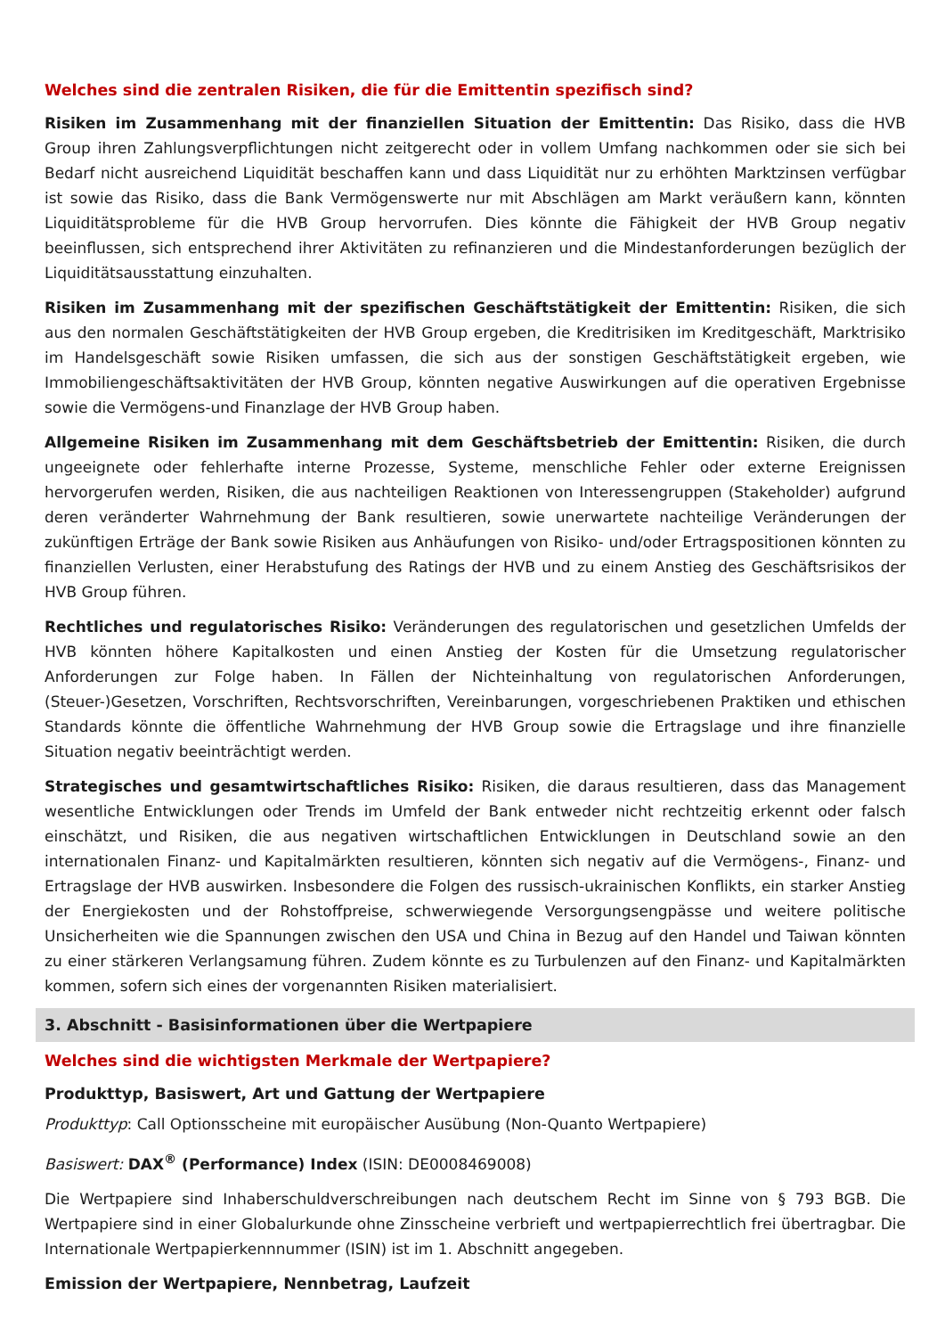Welches sind die zentralen Risiken, die für die Emittentin spezifisch sind?
Risiken im Zusammenhang mit der finanziellen Situation der Emittentin: Das Risiko, dass die HVB Group ihren Zahlungsverpflichtungen nicht zeitgerecht oder in vollem Umfang nachkommen oder sie sich bei Bedarf nicht ausreichend Liquidität beschaffen kann und dass Liquidität nur zu erhöhten Marktzinsen verfügbar ist sowie das Risiko, dass die Bank Vermögenswerte nur mit Abschlägen am Markt veräußern kann, könnten Liquiditätsprobleme für die HVB Group hervorrufen. Dies könnte die Fähigkeit der HVB Group negativ beeinflussen, sich entsprechend ihrer Aktivitäten zu refinanzieren und die Mindestanforderungen bezüglich der Liquiditätsausstattung einzuhalten.
Risiken im Zusammenhang mit der spezifischen Geschäftstätigkeit der Emittentin: Risiken, die sich aus den normalen Geschäftstätigkeiten der HVB Group ergeben, die Kreditrisiken im Kreditgeschäft, Marktrisiko im Handelsgeschäft sowie Risiken umfassen, die sich aus der sonstigen Geschäftstätigkeit ergeben, wie Immobiliengeschäftsaktivitäten der HVB Group, könnten negative Auswirkungen auf die operativen Ergebnisse sowie die Vermögens-und Finanzlage der HVB Group haben.
Allgemeine Risiken im Zusammenhang mit dem Geschäftsbetrieb der Emittentin: Risiken, die durch ungeeignete oder fehlerhafte interne Prozesse, Systeme, menschliche Fehler oder externe Ereignissen hervorgerufen werden, Risiken, die aus nachteiligen Reaktionen von Interessengruppen (Stakeholder) aufgrund deren veränderter Wahrnehmung der Bank resultieren, sowie unerwartete nachteilige Veränderungen der zukünftigen Erträge der Bank sowie Risiken aus Anhäufungen von Risiko- und/oder Ertragspositionen könnten zu finanziellen Verlusten, einer Herabstufung des Ratings der HVB und zu einem Anstieg des Geschäftsrisikos der HVB Group führen.
Rechtliches und regulatorisches Risiko: Veränderungen des regulatorischen und gesetzlichen Umfelds der HVB könnten höhere Kapitalkosten und einen Anstieg der Kosten für die Umsetzung regulatorischer Anforderungen zur Folge haben. In Fällen der Nichteinhaltung von regulatorischen Anforderungen, (Steuer-)Gesetzen, Vorschriften, Rechtsvorschriften, Vereinbarungen, vorgeschriebenen Praktiken und ethischen Standards könnte die öffentliche Wahrnehmung der HVB Group sowie die Ertragslage und ihre finanzielle Situation negativ beeinträchtigt werden.
Strategisches und gesamtwirtschaftliches Risiko: Risiken, die daraus resultieren, dass das Management wesentliche Entwicklungen oder Trends im Umfeld der Bank entweder nicht rechtzeitig erkennt oder falsch einschätzt, und Risiken, die aus negativen wirtschaftlichen Entwicklungen in Deutschland sowie an den internationalen Finanz- und Kapitalmärkten resultieren, könnten sich negativ auf die Vermögens-, Finanz- und Ertragslage der HVB auswirken. Insbesondere die Folgen des russisch-ukrainischen Konflikts, ein starker Anstieg der Energiekosten und der Rohstoffpreise, schwerwiegende Versorgungsengpässe und weitere politische Unsicherheiten wie die Spannungen zwischen den USA und China in Bezug auf den Handel und Taiwan könnten zu einer stärkeren Verlangsamung führen. Zudem könnte es zu Turbulenzen auf den Finanz- und Kapitalmärkten kommen, sofern sich eines der vorgenannten Risiken materialisiert.
3. Abschnitt - Basisinformationen über die Wertpapiere
Welches sind die wichtigsten Merkmale der Wertpapiere?
Produkttyp, Basiswert, Art und Gattung der Wertpapiere
Produkttyp: Call Optionsscheine mit europäischer Ausübung (Non-Quanto Wertpapiere)
Basiswert: DAX<sup>®</sup> (Performance) Index (ISIN: DE0008469008)
Die Wertpapiere sind Inhaberschuldverschreibungen nach deutschem Recht im Sinne von § 793 BGB. Die Wertpapiere sind in einer Globalurkunde ohne Zinsscheine verbrieft und wertpapierrechtlich frei übertragbar. Die Internationale Wertpapierkennnummer (ISIN) ist im 1. Abschnitt angegeben.
Emission der Wertpapiere, Nennbetrag, Laufzeit